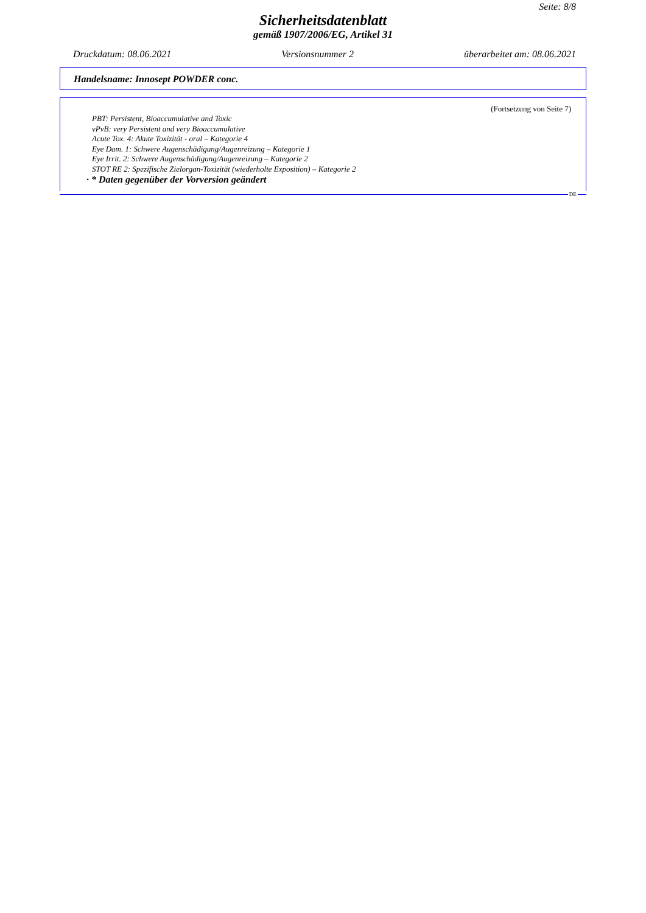Seite: 8/8
Sicherheitsdatenblatt
gemäß 1907/2006/EG, Artikel 31
Druckdatum: 08.06.2021 Versionsnummer 2 überarbeitet am: 08.06.2021
Handelsname: Innosept POWDER conc.
(Fortsetzung von Seite 7)
PBT: Persistent, Bioaccumulative and Toxic
vPvB: very Persistent and very Bioaccumulative
Acute Tox. 4: Akute Toxizität - oral – Kategorie 4
Eye Dam. 1: Schwere Augenschädigung/Augenreizung – Kategorie 1
Eye Irrit. 2: Schwere Augenschädigung/Augenreizung – Kategorie 2
STOT RE 2: Spezifische Zielorgan-Toxizität (wiederholte Exposition) – Kategorie 2
· * Daten gegenüber der Vorversion geändert
DE